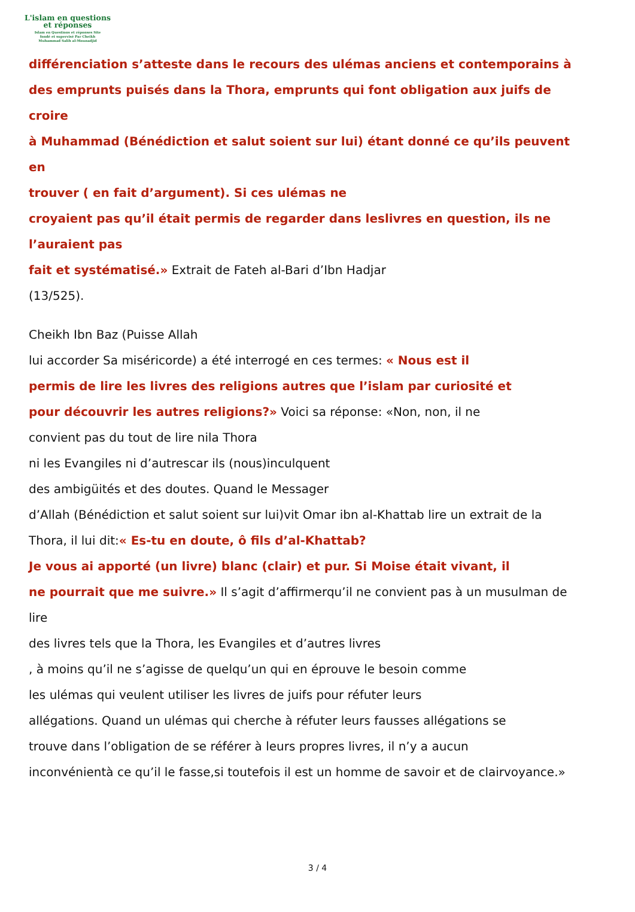L'islam en questions
et réponses
Islam en Questions et réponses Site
fondé et supervisé Par Cheikh
Muhammad Salih al-Mounadjid
différenciation s’atteste dans le recours des ulémas anciens et contemporains à
des emprunts puisés dans la Thora, emprunts qui font obligation aux juifs de
croire
à Muhammad (Bénédiction et salut soient sur lui) étant donné ce qu’ils peuvent
en
trouver ( en fait d’argument). Si ces ulémas ne
croyaient pas qu’il était permis de regarder dans leslivres en question, ils ne
l’auraient pas
fait et systématisé.» Extrait de Fateh al-Bari d’Ibn Hadjar
(13/525).
Cheikh Ibn Baz (Puisse Allah
lui accorder Sa miséricorde) a été interrogé en ces termes: « Nous est il
permis de lire les livres des religions autres que l’islam par curiosité et
pour découvrir les autres religions?» Voici sa réponse: «Non, non, il ne
convient pas du tout de lire nila Thora
ni les Evangiles ni d’autrescar ils (nous)inculquent
des ambigüités et des doutes. Quand le Messager
d’Allah (Bénédiction et salut soient sur lui)vit Omar ibn al-Khattab lire un extrait de la
Thora, il lui dit:« Es-tu en doute, ô fils d’al-Khattab?
Je vous ai apporté (un livre) blanc (clair) et pur. Si Moise était vivant, il
ne pourrait que me suivre.» Il s’agit d’affirmerqu’il ne convient pas à un musulman de
lire
des livres tels que la Thora, les Evangiles et d’autres livres
, à moins qu’il ne s’agisse de quelqu’un qui en éprouve le besoin comme
les ulémas qui veulent utiliser les livres de juifs pour réfuter leurs
allégations. Quand un ulémas qui cherche à réfuter leurs fausses allégations se
trouve dans l’obligation de se référer à leurs propres livres, il n’y a aucun
inconvénientà ce qu’il le fasse,si toutefois il est un homme de savoir et de clairvoyance.»
3 / 4